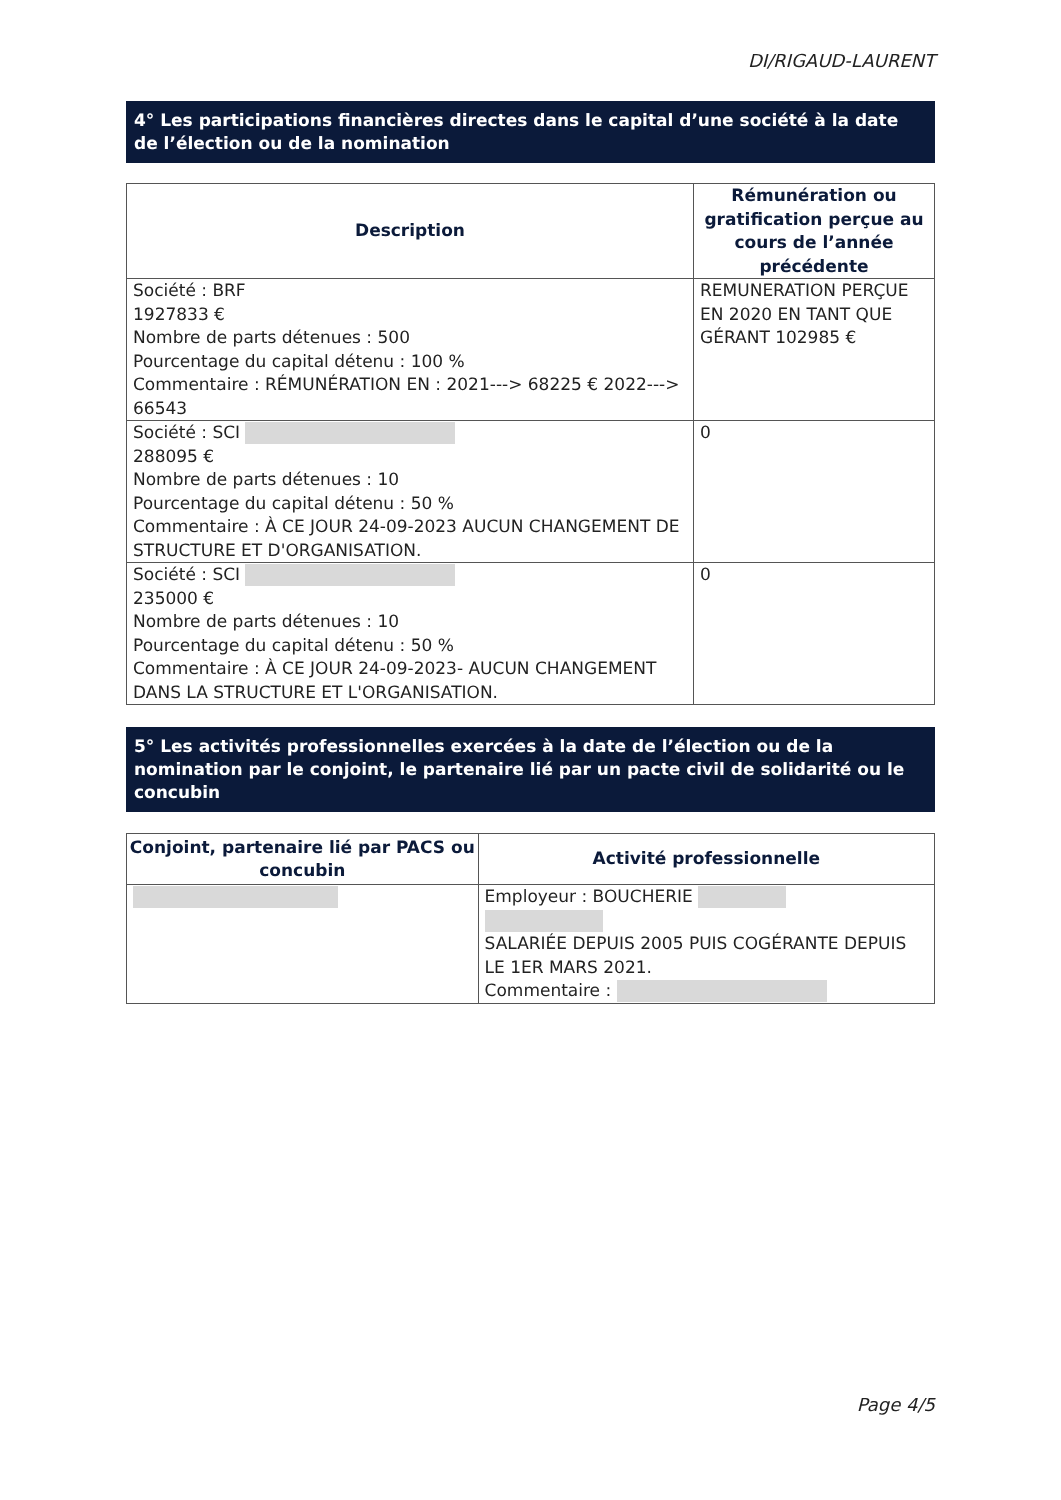DI/RIGAUD-LAURENT
4° Les participations financières directes dans le capital d’une société à la date de l’élection ou de la nomination
| Description | Rémunération ou gratification perçue au cours de l’année précédente |
| --- | --- |
| Société : BRF 1927833 € Nombre de parts détenues : 500 Pourcentage du capital détenu : 100 % Commentaire : RÉMUNÉRATION EN : 2021---> 68225 € 2022---> 66543 | REMUNERATION PERÇUE EN 2020 EN TANT QUE GÉRANT 102985 € |
| Société : SCI 288095 € Nombre de parts détenues : 10 Pourcentage du capital détenu : 50 % Commentaire : À CE JOUR 24-09-2023 AUCUN CHANGEMENT DE STRUCTURE ET D'ORGANISATION. | 0 |
| Société : SCI 235000 € Nombre de parts détenues : 10 Pourcentage du capital détenu : 50 % Commentaire : À CE JOUR 24-09-2023- AUCUN CHANGEMENT DANS LA STRUCTURE ET L'ORGANISATION. | 0 |
5° Les activités professionnelles exercées à la date de l’élection ou de la nomination par le conjoint, le partenaire lié par un pacte civil de solidarité ou le concubin
| Conjoint, partenaire lié par PACS ou concubin | Activité professionnelle |
| --- | --- |
| | Employeur : BOUCHERIE SALARIÉE DEPUIS 2005 PUIS COGÉRANTE DEPUIS LE 1ER MARS 2021. Commentaire : |
Page 4/5